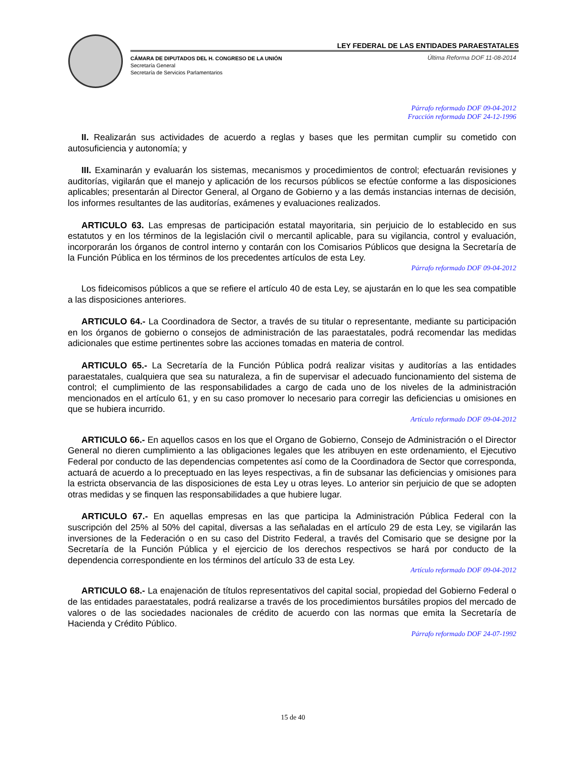LEY FEDERAL DE LAS ENTIDADES PARAESTATALES
CÁMARA DE DIPUTADOS DEL H. CONGRESO DE LA UNIÓN
Secretaría General
Secretaría de Servicios Parlamentarios
Última Reforma DOF 11-08-2014
Párrafo reformado DOF 09-04-2012
Fracción reformada DOF 24-12-1996
II. Realizarán sus actividades de acuerdo a reglas y bases que les permitan cumplir su cometido con autosuficiencia y autonomía; y
III. Examinarán y evaluarán los sistemas, mecanismos y procedimientos de control; efectuarán revisiones y auditorías, vigilarán que el manejo y aplicación de los recursos públicos se efectúe conforme a las disposiciones aplicables; presentarán al Director General, al Organo de Gobierno y a las demás instancias internas de decisión, los informes resultantes de las auditorías, exámenes y evaluaciones realizados.
ARTICULO 63. Las empresas de participación estatal mayoritaria, sin perjuicio de lo establecido en sus estatutos y en los términos de la legislación civil o mercantil aplicable, para su vigilancia, control y evaluación, incorporarán los órganos de control interno y contarán con los Comisarios Públicos que designa la Secretaría de la Función Pública en los términos de los precedentes artículos de esta Ley.
Párrafo reformado DOF 09-04-2012
Los fideicomisos públicos a que se refiere el artículo 40 de esta Ley, se ajustarán en lo que les sea compatible a las disposiciones anteriores.
ARTICULO 64.- La Coordinadora de Sector, a través de su titular o representante, mediante su participación en los órganos de gobierno o consejos de administración de las paraestatales, podrá recomendar las medidas adicionales que estime pertinentes sobre las acciones tomadas en materia de control.
ARTICULO 65.- La Secretaría de la Función Pública podrá realizar visitas y auditorías a las entidades paraestatales, cualquiera que sea su naturaleza, a fin de supervisar el adecuado funcionamiento del sistema de control; el cumplimiento de las responsabilidades a cargo de cada uno de los niveles de la administración mencionados en el artículo 61, y en su caso promover lo necesario para corregir las deficiencias u omisiones en que se hubiera incurrido.
Artículo reformado DOF 09-04-2012
ARTICULO 66.- En aquellos casos en los que el Organo de Gobierno, Consejo de Administración o el Director General no dieren cumplimiento a las obligaciones legales que les atribuyen en este ordenamiento, el Ejecutivo Federal por conducto de las dependencias competentes así como de la Coordinadora de Sector que corresponda, actuará de acuerdo a lo preceptuado en las leyes respectivas, a fin de subsanar las deficiencias y omisiones para la estricta observancia de las disposiciones de esta Ley u otras leyes. Lo anterior sin perjuicio de que se adopten otras medidas y se finquen las responsabilidades a que hubiere lugar.
ARTICULO 67.- En aquellas empresas en las que participa la Administración Pública Federal con la suscripción del 25% al 50% del capital, diversas a las señaladas en el artículo 29 de esta Ley, se vigilarán las inversiones de la Federación o en su caso del Distrito Federal, a través del Comisario que se designe por la Secretaría de la Función Pública y el ejercicio de los derechos respectivos se hará por conducto de la dependencia correspondiente en los términos del artículo 33 de esta Ley.
Artículo reformado DOF 09-04-2012
ARTICULO 68.- La enajenación de títulos representativos del capital social, propiedad del Gobierno Federal o de las entidades paraestatales, podrá realizarse a través de los procedimientos bursátiles propios del mercado de valores o de las sociedades nacionales de crédito de acuerdo con las normas que emita la Secretaría de Hacienda y Crédito Público.
Párrafo reformado DOF 24-07-1992
15 de 40